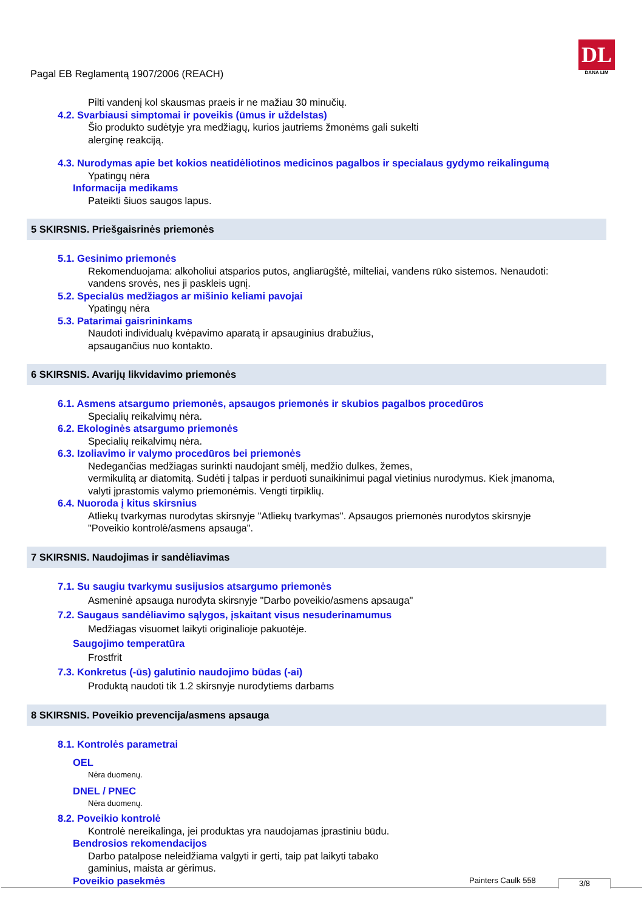Pagal EB Reglamentą 1907/2006 (REACH)
DL
DANA LIM
Pilti vandenį kol skausmas praeis ir ne mažiau 30 minučių.
4.2. Svarbiausi simptomai ir poveikis (ūmus ir uždelstas)
Šio produkto sudėtyje yra medžiagų, kurios jautriems žmonėms gali sukelti
alerginę reakciją.
4.3. Nurodymas apie bet kokios neatidėliotinos medicinos pagalbos ir specialaus gydymo reikalingumą
Ypatingų nėra
Informacija medikams
Pateikti šiuos saugos lapus.
5 SKIRSNIS. Priešgaisrinės priemonės
5.1. Gesinimo priemonės
Rekomenduojama: alkoholiui atsparios putos, angliarūgštė, milteliai, vandens rūko sistemos. Nenaudoti:
vandens srovės, nes ji paskleis ugnį.
5.2. Specialūs medžiagos ar mišinio keliami pavojai
Ypatingų nėra
5.3. Patarimai gaisrininkams
Naudoti individualų kvėpavimo aparatą ir apsauginius drabužius,
apsaugančius nuo kontakto.
6 SKIRSNIS. Avarijų likvidavimo priemonės
6.1. Asmens atsargumo priemonės, apsaugos priemonės ir skubios pagalbos procedūros
Specialių reikalvimų nėra.
6.2. Ekologinės atsargumo priemonės
Specialių reikalvimų nėra.
6.3. Izoliavimo ir valymo procedūros bei priemonės
Nedegančias medžiagas surinkti naudojant smėlį, medžio dulkes, žemes,
vermikulitą ar diatomitą. Sudėti į talpas ir perduoti sunaikinimui pagal vietinius nurodymus. Kiek įmanoma,
valyti įprastomis valymo priemonėmis. Vengti tirpiklių.
6.4. Nuoroda į kitus skirsnius
Atliekų tvarkymas nurodytas skirsnyje "Atliekų tvarkymas". Apsaugos priemonės nurodytos skirsnyje
"Poveikio kontrolė/asmens apsauga".
7 SKIRSNIS. Naudojimas ir sandėliavimas
7.1. Su saugiu tvarkymu susijusios atsargumo priemonės
Asmeninė apsauga nurodyta skirsnyje "Darbo poveikio/asmens apsauga"
7.2. Saugaus sandėliavimo sąlygos, įskaitant visus nesuderinamumus
Medžiagas visuomet laikyti originalioje pakuotėje.
Saugojimo temperatūra
Frostfrit
7.3. Konkretus (-ūs) galutinio naudojimo būdas (-ai)
Produktą naudoti tik 1.2 skirsnyje nurodytiems darbams
8 SKIRSNIS. Poveikio prevencija/asmens apsauga
8.1. Kontrolės parametrai
OEL
Nėra duomenų.
DNEL / PNEC
Nėra duomenų.
8.2. Poveikio kontrolė
Kontrolė nereikalinga, jei produktas yra naudojamas įprastiniu būdu.
Bendrosios rekomendacijos
Darbo patalpose neleidžiama valgyti ir gerti, taip pat laikyti tabako
gaminius, maista ar gėrimus.
Poveikio pasekmės
Painters Caulk 558 3/8